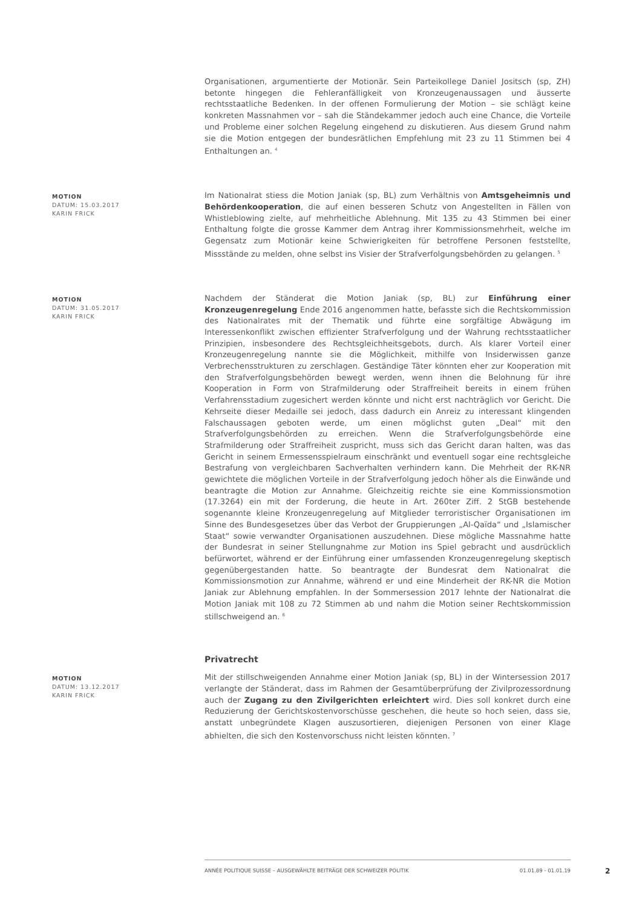Organisationen, argumentierte der Motionär. Sein Parteikollege Daniel Jositsch (sp, ZH) betonte hingegen die Fehleranfälligkeit von Kronzeugenaussagen und äusserte rechtsstaatliche Bedenken. In der offenen Formulierung der Motion – sie schlägt keine konkreten Massnahmen vor – sah die Ständekammer jedoch auch eine Chance, die Vorteile und Probleme einer solchen Regelung eingehend zu diskutieren. Aus diesem Grund nahm sie die Motion entgegen der bundesrätlichen Empfehlung mit 23 zu 11 Stimmen bei 4 Enthaltungen an. <sup>4</sup>
MOTION
DATUM: 15.03.2017
KARIN FRICK
Im Nationalrat stiess die Motion Janiak (sp, BL) zum Verhältnis von Amtsgeheimnis und Behördenkooperation, die auf einen besseren Schutz von Angestellten in Fällen von Whistleblowing zielte, auf mehrheitliche Ablehnung. Mit 135 zu 43 Stimmen bei einer Enthaltung folgte die grosse Kammer dem Antrag ihrer Kommissionsmehrheit, welche im Gegensatz zum Motionär keine Schwierigkeiten für betroffene Personen feststellte, Missstände zu melden, ohne selbst ins Visier der Strafverfolgungsbehörden zu gelangen. <sup>5</sup>
MOTION
DATUM: 31.05.2017
KARIN FRICK
Nachdem der Ständerat die Motion Janiak (sp, BL) zur Einführung einer Kronzeugenregelung Ende 2016 angenommen hatte, befasste sich die Rechtskommission des Nationalrates mit der Thematik und führte eine sorgfältige Abwägung im Interessenkonflikt zwischen effizienter Strafverfolgung und der Wahrung rechtsstaatlicher Prinzipien, insbesondere des Rechtsgleichheitsgebots, durch. Als klarer Vorteil einer Kronzeugenregelung nannte sie die Möglichkeit, mithilfe von Insiderwissen ganze Verbrechensstrukturen zu zerschlagen. Geständige Täter könnten eher zur Kooperation mit den Strafverfolgungsbehörden bewegt werden, wenn ihnen die Belohnung für ihre Kooperation in Form von Strafmilderung oder Straffreiheit bereits in einem frühen Verfahrensstadium zugesichert werden könnte und nicht erst nachträglich vor Gericht. Die Kehrseite dieser Medaille sei jedoch, dass dadurch ein Anreiz zu interessant klingenden Falschaussagen geboten werde, um einen möglichst guten „Deal“ mit den Strafverfolgungsbehörden zu erreichen. Wenn die Strafverfolgungsbehörde eine Strafmilderung oder Straffreiheit zuspricht, muss sich das Gericht daran halten, was das Gericht in seinem Ermessensspielraum einschränkt und eventuell sogar eine rechtsgleiche Bestrafung von vergleichbaren Sachverhalten verhindern kann. Die Mehrheit der RK-NR gewichtete die möglichen Vorteile in der Strafverfolgung jedoch höher als die Einwände und beantragte die Motion zur Annahme. Gleichzeitig reichte sie eine Kommissionsmotion (17.3264) ein mit der Forderung, die heute in Art. 260ter Ziff. 2 StGB bestehende sogenannte kleine Kronzeugenregelung auf Mitglieder terroristischer Organisationen im Sinne des Bundesgesetzes über das Verbot der Gruppierungen „Al-Qaïda“ und „Islamischer Staat“ sowie verwandter Organisationen auszudehnen. Diese mögliche Massnahme hatte der Bundesrat in seiner Stellungnahme zur Motion ins Spiel gebracht und ausdrücklich befürwortet, während er der Einführung einer umfassenden Kronzeugenregelung skeptisch gegenübergestanden hatte. So beantragte der Bundesrat dem Nationalrat die Kommissionsmotion zur Annahme, während er und eine Minderheit der RK-NR die Motion Janiak zur Ablehnung empfahlen. In der Sommersession 2017 lehnte der Nationalrat die Motion Janiak mit 108 zu 72 Stimmen ab und nahm die Motion seiner Rechtskommission stillschweigend an. <sup>6</sup>
Privatrecht
MOTION
DATUM: 13.12.2017
KARIN FRICK
Mit der stillschweigenden Annahme einer Motion Janiak (sp, BL) in der Wintersession 2017 verlangte der Ständerat, dass im Rahmen der Gesamtüberprüfung der Zivilprozessordnung auch der Zugang zu den Zivilgerichten erleichtert wird. Dies soll konkret durch eine Reduzierung der Gerichtskostenvorschüsse geschehen, die heute so hoch seien, dass sie, anstatt unbegründete Klagen auszusortieren, diejenigen Personen von einer Klage abhielten, die sich den Kostenvorschuss nicht leisten könnten. <sup>7</sup>
ANNÉE POLITIQUE SUISSE – AUSGEWÄHLTE BEITRÄGE DER SCHWEIZER POLITIK 01.01.89 - 01.01.19
2